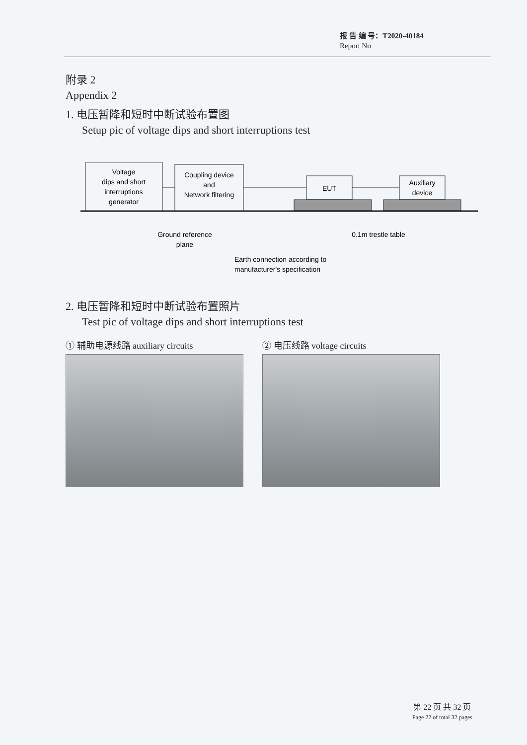报 告 编 号：T2020-40184
Report No
附录 2
Appendix 2
1. 电压暂降和短时中断试验布置图
Setup pic of voltage dips and short interruptions test
Voltage
dips and short
interruptions
generator
Coupling device
and
Network filtering
EUT
Auxiliary
device
Ground reference
plane
0.1m trestle table
Earth connection according to
manufacturer's specification
2. 电压暂降和短时中断试验布置照片
Test pic of voltage dips and short interruptions test
① 辅助电源线路 auxiliary circuits
② 电压线路 voltage circuits
第 22 页 共 32 页
Page 22 of total 32 pages